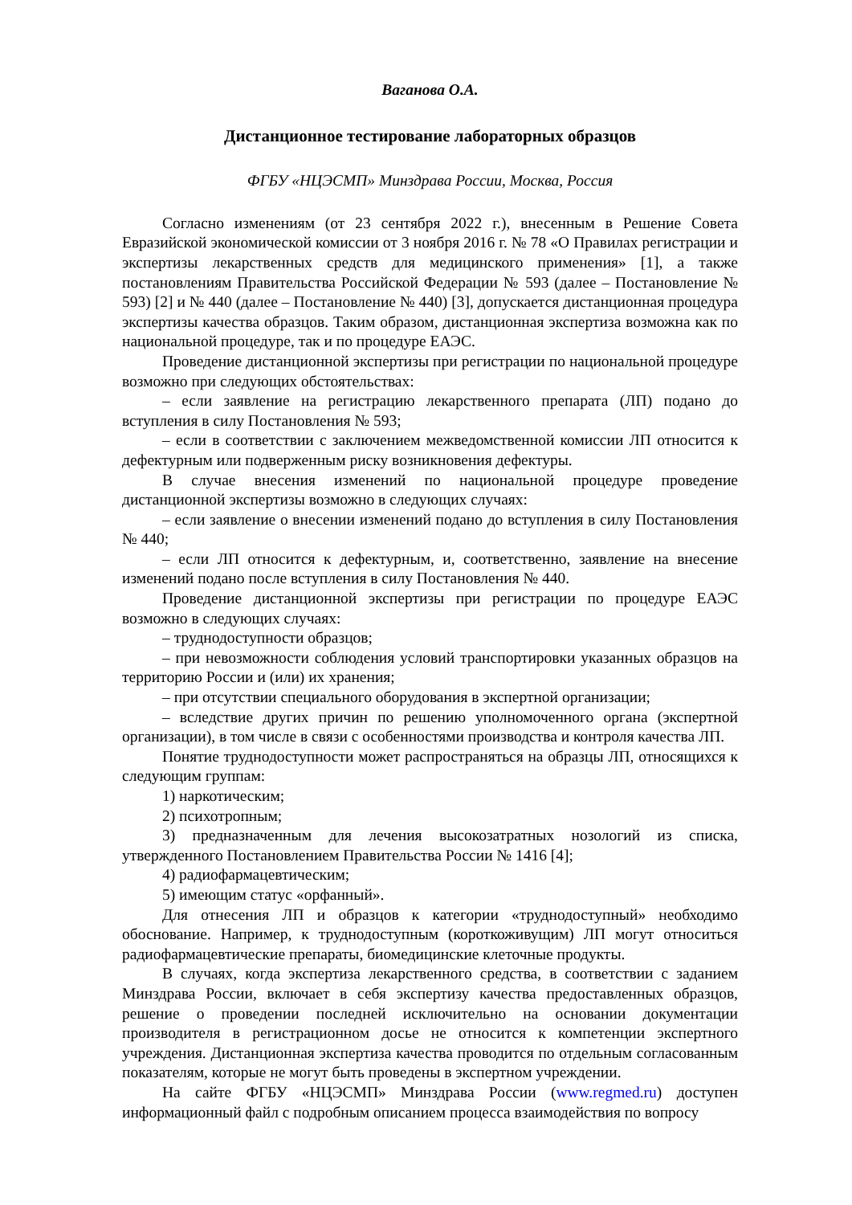Ваганова О.А.
Дистанционное тестирование лабораторных образцов
ФГБУ «НЦЭСМП» Минздрава России, Москва, Россия
Согласно изменениям (от 23 сентября 2022 г.), внесенным в Решение Совета Евразийской экономической комиссии от 3 ноября 2016 г. № 78 «О Правилах регистрации и экспертизы лекарственных средств для медицинского применения» [1], а также постановлениям Правительства Российской Федерации № 593 (далее – Постановление № 593) [2] и № 440 (далее – Постановление № 440) [3], допускается дистанционная процедура экспертизы качества образцов. Таким образом, дистанционная экспертиза возможна как по национальной процедуре, так и по процедуре ЕАЭС.
Проведение дистанционной экспертизы при регистрации по национальной процедуре возможно при следующих обстоятельствах:
– если заявление на регистрацию лекарственного препарата (ЛП) подано до вступления в силу Постановления № 593;
– если в соответствии с заключением межведомственной комиссии ЛП относится к дефектурным или подверженным риску возникновения дефектуры.
В случае внесения изменений по национальной процедуре проведение дистанционной экспертизы возможно в следующих случаях:
– если заявление о внесении изменений подано до вступления в силу Постановления № 440;
– если ЛП относится к дефектурным, и, соответственно, заявление на внесение изменений подано после вступления в силу Постановления № 440.
Проведение дистанционной экспертизы при регистрации по процедуре ЕАЭС возможно в следующих случаях:
– труднодоступности образцов;
– при невозможности соблюдения условий транспортировки указанных образцов на территорию России и (или) их хранения;
– при отсутствии специального оборудования в экспертной организации;
– вследствие других причин по решению уполномоченного органа (экспертной организации), в том числе в связи с особенностями производства и контроля качества ЛП.
Понятие труднодоступности может распространяться на образцы ЛП, относящихся к следующим группам:
1) наркотическим;
2) психотропным;
3) предназначенным для лечения высокозатратных нозологий из списка, утвержденного Постановлением Правительства России № 1416 [4];
4) радиофармацевтическим;
5) имеющим статус «орфанный».
Для отнесения ЛП и образцов к категории «труднодоступный» необходимо обоснование. Например, к труднодоступным (короткоживущим) ЛП могут относиться радиофармацевтические препараты, биомедицинские клеточные продукты.
В случаях, когда экспертиза лекарственного средства, в соответствии с заданием Минздрава России, включает в себя экспертизу качества предоставленных образцов, решение о проведении последней исключительно на основании документации производителя в регистрационном досье не относится к компетенции экспертного учреждения. Дистанционная экспертиза качества проводится по отдельным согласованным показателям, которые не могут быть проведены в экспертном учреждении.
На сайте ФГБУ «НЦЭСМП» Минздрава России (www.regmed.ru) доступен информационный файл с подробным описанием процесса взаимодействия по вопросу